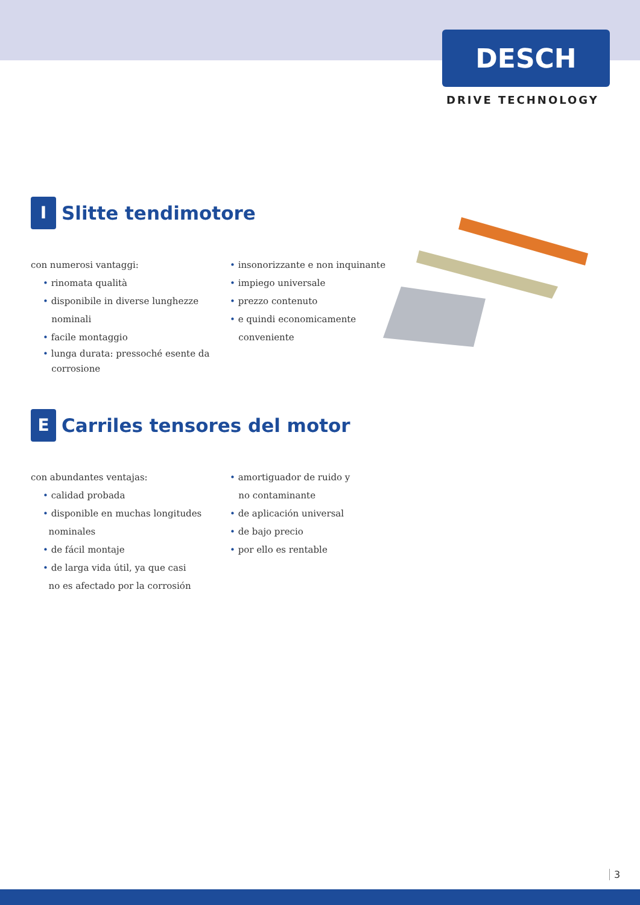DESCH
DRIVE TECHNOLOGY
I Slitte tendimotore
con numerosi vantaggi:
• rinomata qualità
• disponibile in diverse lunghezze
nominali
• facile montaggio
• lunga durata: pressoché esente da
corrosione
• insonorizzante e non inquinante
• impiego universale
• prezzo contenuto
• e quindi economicamente
conveniente
E Carriles tensores del motor
con abundantes ventajas:
• calidad probada
• disponible en muchas longitudes
nominales
• de fácil montaje
• de larga vida útil, ya que casi
no es afectado por la corrosión
• amortiguador de ruido y
no contaminante
• de aplicación universal
• de bajo precio
• por ello es rentable
3